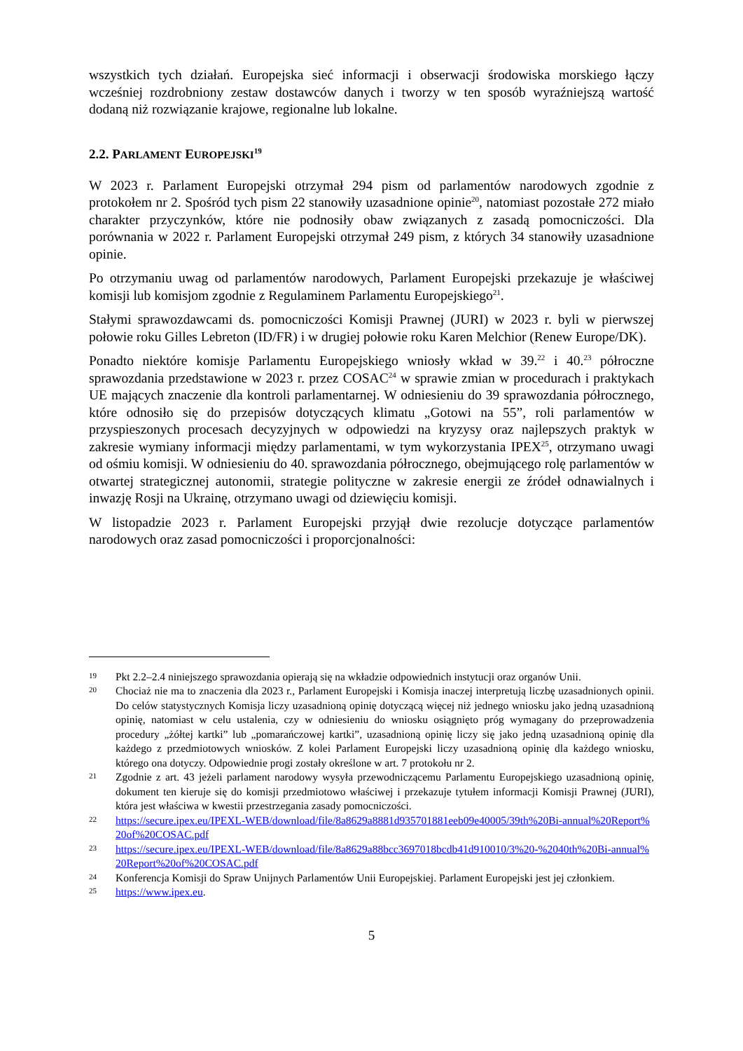wszystkich tych działań. Europejska sieć informacji i obserwacji środowiska morskiego łączy wcześniej rozdrobniony zestaw dostawców danych i tworzy w ten sposób wyraźniejszą wartość dodaną niż rozwiązanie krajowe, regionalne lub lokalne.
2.2. PARLAMENT EUROPEJSKI<sup>19</sup>
W 2023 r. Parlament Europejski otrzymał 294 pism od parlamentów narodowych zgodnie z protokołem nr 2. Spośród tych pism 22 stanowiły uzasadnione opinie<sup>20</sup>, natomiast pozostałe 272 miało charakter przyczynków, które nie podnosiły obaw związanych z zasadą pomocniczości. Dla porównania w 2022 r. Parlament Europejski otrzymał 249 pism, z których 34 stanowiły uzasadnione opinie.
Po otrzymaniu uwag od parlamentów narodowych, Parlament Europejski przekazuje je właściwej komisji lub komisjom zgodnie z Regulaminem Parlamentu Europejskiego<sup>21</sup>.
Stałymi sprawozdawcami ds. pomocniczości Komisji Prawnej (JURI) w 2023 r. byli w pierwszej połowie roku Gilles Lebreton (ID/FR) i w drugiej połowie roku Karen Melchior (Renew Europe/DK).
Ponadto niektóre komisje Parlamentu Europejskiego wniosły wkład w 39.<sup>22</sup> i 40.<sup>23</sup> półroczne sprawozdania przedstawione w 2023 r. przez COSAC<sup>24</sup> w sprawie zmian w procedurach i praktykach UE mających znaczenie dla kontroli parlamentarnej. W odniesieniu do 39 sprawozdania półrocznego, które odnosiło się do przepisów dotyczących klimatu „Gotowi na 55”, roli parlamentów w przyspieszonych procesach decyzyjnych w odpowiedzi na kryzysy oraz najlepszych praktyk w zakresie wymiany informacji między parlamentami, w tym wykorzystania IPEX<sup>25</sup>, otrzymano uwagi od ośmiu komisji. W odniesieniu do 40. sprawozdania półrocznego, obejmującego rolę parlamentów w otwartej strategicznej autonomii, strategie polityczne w zakresie energii ze źródeł odnawialnych i inwazję Rosji na Ukrainę, otrzymano uwagi od dziewięciu komisji.
W listopadzie 2023 r. Parlament Europejski przyjął dwie rezolucje dotyczące parlamentów narodowych oraz zasad pomocniczości i proporcjonalności:
19 Pkt 2.2–2.4 niniejszego sprawozdania opierają się na wkładzie odpowiednich instytucji oraz organów Unii.
20 Chociaż nie ma to znaczenia dla 2023 r., Parlament Europejski i Komisja inaczej interpretują liczbę uzasadnionych opinii. Do celów statystycznych Komisja liczy uzasadnioną opinię dotyczącą więcej niż jednego wniosku jako jedną uzasadnioną opinię, natomiast w celu ustalenia, czy w odniesieniu do wniosku osiągnięto próg wymagany do przeprowadzenia procedury „żółtej kartki” lub „pomarańczowej kartki”, uzasadnioną opinię liczy się jako jedną uzasadnioną opinię dla każdego z przedmiotowych wniosków. Z kolei Parlament Europejski liczy uzasadnioną opinię dla każdego wniosku, którego ona dotyczy. Odpowiednie progi zostały określone w art. 7 protokołu nr 2.
21 Zgodnie z art. 43 jeżeli parlament narodowy wysyła przewodniczącemu Parlamentu Europejskiego uzasadnioną opinię, dokument ten kieruje się do komisji przedmiotowo właściwej i przekazuje tytułem informacji Komisji Prawnej (JURI), która jest właściwa w kwestii przestrzegania zasady pomocniczości.
22 https://secure.ipex.eu/IPEXL-WEB/download/file/8a8629a8881d935701881eeb09e40005/39th%20Bi-annual%20Report%20of%20COSAC.pdf
23 https://secure.ipex.eu/IPEXL-WEB/download/file/8a8629a88bcc3697018bcdb41d910010/3%20-%2040th%20Bi-annual%20Report%20of%20COSAC.pdf
24 Konferencja Komisji do Spraw Unijnych Parlamentów Unii Europejskiej. Parlament Europejski jest jej członkiem.
25 https://www.ipex.eu.
5